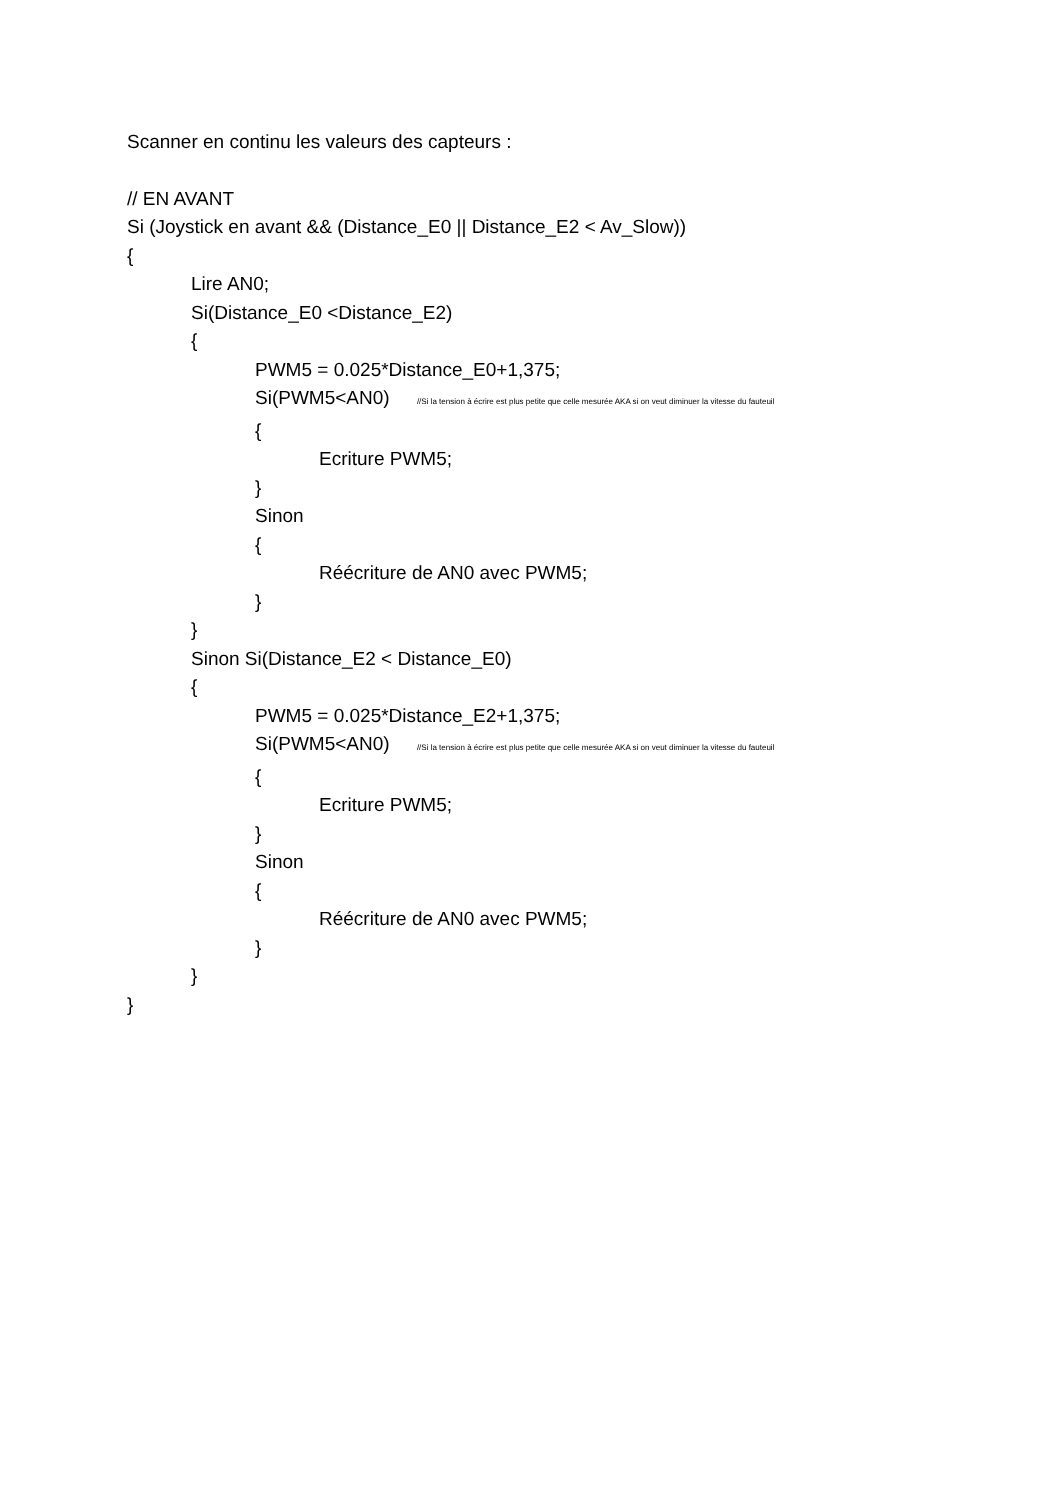Scanner en continu les valeurs des capteurs :
// EN AVANT
Si (Joystick en avant && (Distance_E0 || Distance_E2 < Av_Slow))
{
Lire AN0;
Si(Distance_E0 <Distance_E2)
{
PWM5 = 0.025*Distance_E0+1,375;
Si(PWM5<AN0) //Si la tension à écrire est plus petite que celle mesurée AKA si on veut diminuer la vitesse du fauteuil
{
Ecriture PWM5;
}
Sinon
{
Réécriture de AN0 avec PWM5;
}
}
Sinon Si(Distance_E2 < Distance_E0)
{
PWM5 = 0.025*Distance_E2+1,375;
Si(PWM5<AN0) //Si la tension à écrire est plus petite que celle mesurée AKA si on veut diminuer la vitesse du fauteuil
{
Ecriture PWM5;
}
Sinon
{
Réécriture de AN0 avec PWM5;
}
}
}